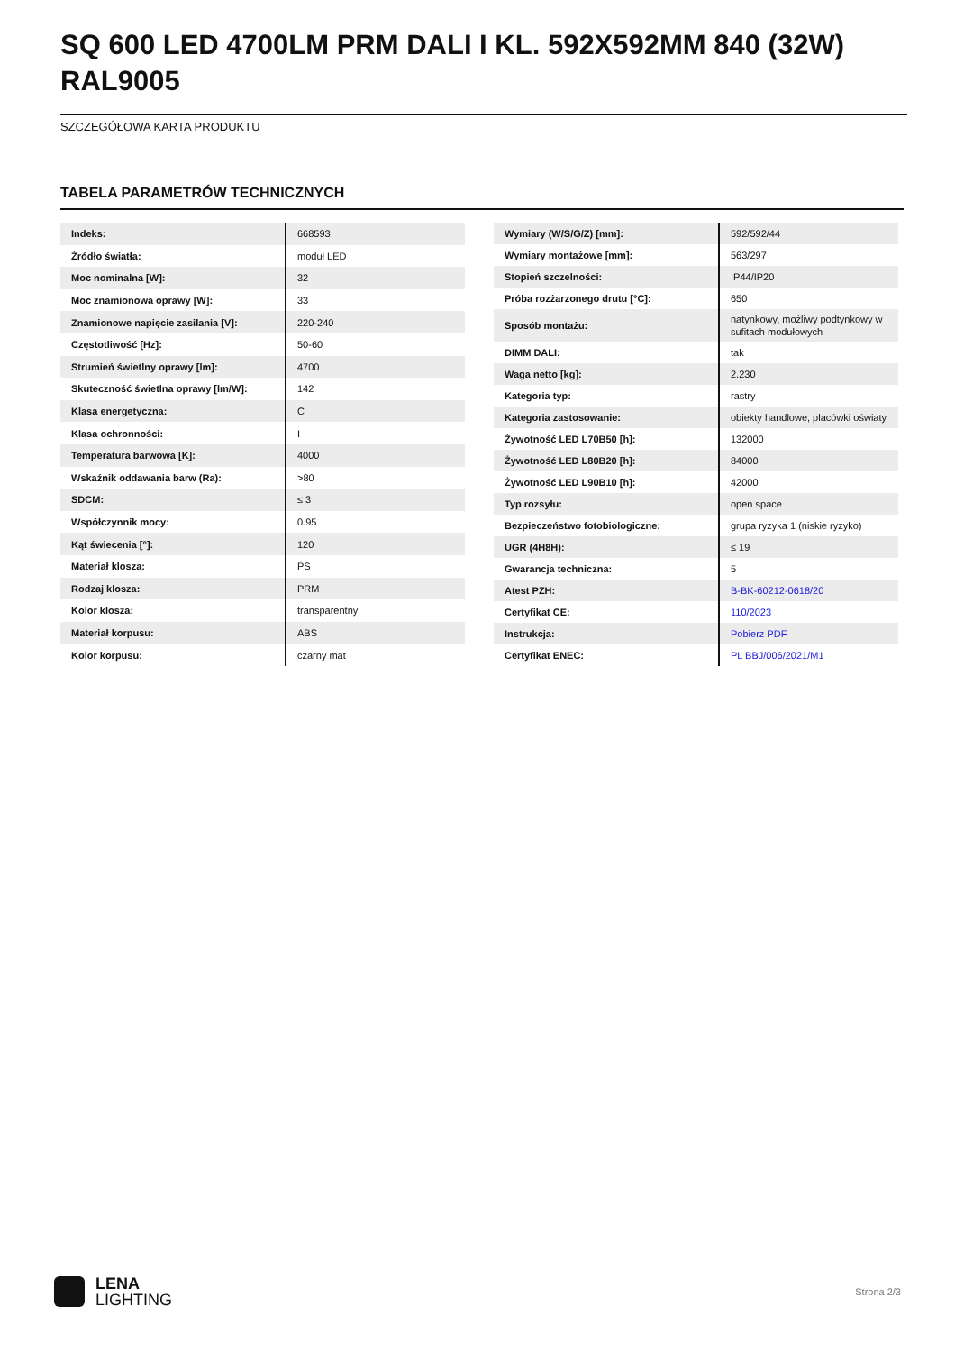SQ 600 LED 4700LM PRM DALI I KL. 592X592MM 840 (32W) RAL9005
SZCZEGÓŁOWA KARTA PRODUKTU
TABELA PARAMETRÓW TECHNICZNYCH
| Indeks: | 668593 |
| Źródło światła: | moduł LED |
| Moc nominalna [W]: | 32 |
| Moc znamionowa oprawy [W]: | 33 |
| Znamionowe napięcie zasilania [V]: | 220-240 |
| Częstotliwość [Hz]: | 50-60 |
| Strumień świetlny oprawy [lm]: | 4700 |
| Skuteczność świetlna oprawy [lm/W]: | 142 |
| Klasa energetyczna: | C |
| Klasa ochronności: | I |
| Temperatura barwowa [K]: | 4000 |
| Wskaźnik oddawania barw (Ra): | >80 |
| SDCM: | ≤ 3 |
| Współczynnik mocy: | 0.95 |
| Kąt świecenia [°]: | 120 |
| Materiał klosza: | PS |
| Rodzaj klosza: | PRM |
| Kolor klosza: | transparentny |
| Materiał korpusu: | ABS |
| Kolor korpusu: | czarny mat |
| Wymiary (W/S/G/Z) [mm]: | 592/592/44 |
| Wymiary montażowe [mm]: | 563/297 |
| Stopień szczelności: | IP44/IP20 |
| Próba rozżarzonego drutu [°C]: | 650 |
| Sposób montażu: | natynkowy, możliwy podtynkowy w sufitach modułowych |
| DIMM DALI: | tak |
| Waga netto [kg]: | 2.230 |
| Kategoria typ: | rastry |
| Kategoria zastosowanie: | obiekty handlowe, placówki oświaty |
| Żywotność LED L70B50 [h]: | 132000 |
| Żywotność LED L80B20 [h]: | 84000 |
| Żywotność LED L90B10 [h]: | 42000 |
| Typ rozsyłu: | open space |
| Bezpieczeństwo fotobiologiczne: | grupa ryzyka 1 (niskie ryzyko) |
| UGR (4H8H): | ≤ 19 |
| Gwarancja techniczna: | 5 |
| Atest PZH: | B-BK-60212-0618/20 |
| Certyfikat CE: | 110/2023 |
| Instrukcja: | Pobierz PDF |
| Certyfikat ENEC: | PL BBJ/006/2021/M1 |
LENA
LIGHTING
Strona 2/3